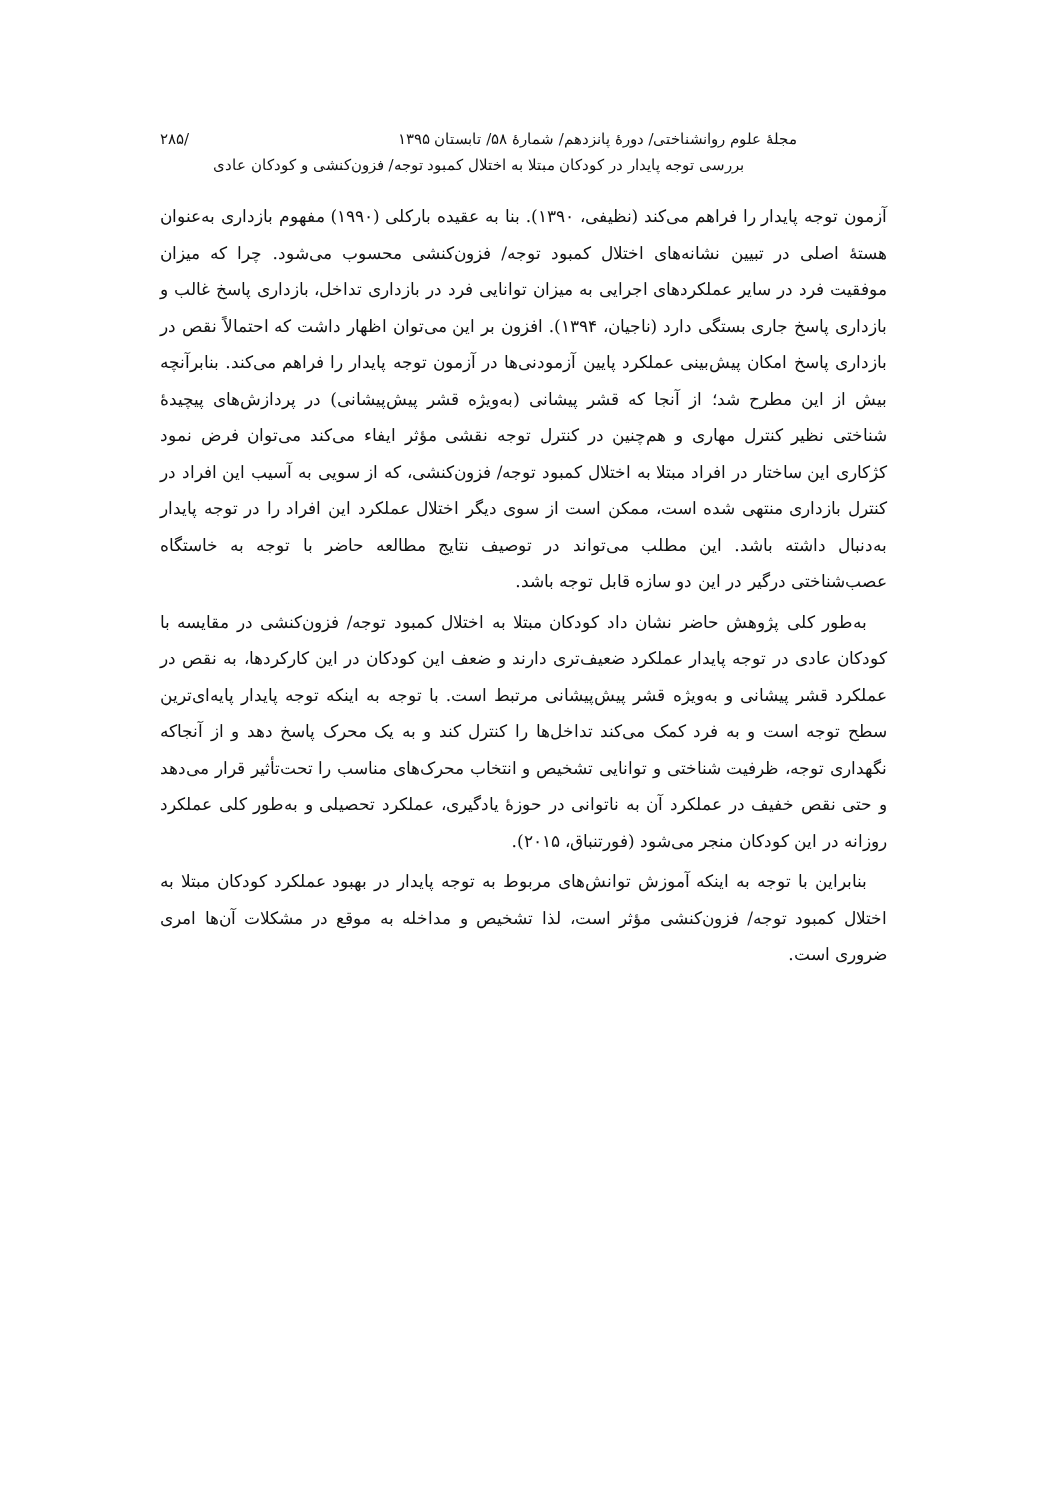مجلهٔ علوم روانشناختی/ دورهٔ پانزدهم/ شمارهٔ ۵۸/ تابستان ۱۳۹۵ /۲۸۵
بررسی توجه پایدار در کودکان مبتلا به اختلال کمبود توجه/ فزون‌کنشی و کودکان عادی
آزمون توجه پایدار را فراهم می‌کند (نظیفی، ۱۳۹۰). بنا به عقیده بارکلی (۱۹۹۰) مفهوم بازداری به‌عنوان هستهٔ اصلی در تبیین نشانه‌های اختلال کمبود توجه/ فزون‌کنشی محسوب می‌شود. چرا که میزان موفقیت فرد در سایر عملکردهای اجرایی به میزان توانایی فرد در بازداری تداخل، بازداری پاسخ غالب و بازداری پاسخ جاری بستگی دارد (ناجیان، ۱۳۹۴). افزون بر این می‌توان اظهار داشت که احتمالاً نقص در بازداری پاسخ امکان پیش‌بینی عملکرد پایین آزمودنی‌ها در آزمون توجه پایدار را فراهم می‌کند. بنابرآنچه بیش از این مطرح شد؛ از آنجا که قشر پیشانی (به‌ویژه قشر پیش‌پیشانی) در پردازش‌های پیچیدهٔ شناختی نظیر کنترل مهاری و هم‌چنین در کنترل توجه نقشی مؤثر ایفاء می‌کند می‌توان فرض نمود کژکاری این ساختار در افراد مبتلا به اختلال کمبود توجه/ فزون‌کنشی، که از سویی به آسیب این افراد در کنترل بازداری منتهی شده است، ممکن است از سوی دیگر اختلال عملکرد این افراد را در توجه پایدار به‌دنبال داشته باشد. این مطلب می‌تواند در توصیف نتایج مطالعه حاضر با توجه به خاستگاه عصب‌شناختی درگیر در این دو سازه قابل توجه باشد.
به‌طور کلی پژوهش حاضر نشان داد کودکان مبتلا به اختلال کمبود توجه/ فزون‌کنشی در مقایسه با کودکان عادی در توجه پایدار عملکرد ضعیف‌تری دارند و ضعف این کودکان در این کارکردها، به نقص در عملکرد قشر پیشانی و به‌ویژه قشر پیش‌پیشانی مرتبط است. با توجه به اینکه توجه پایدار پایه‌ای‌ترین سطح توجه است و به فرد کمک می‌کند تداخل‌ها را کنترل کند و به یک محرک پاسخ دهد و از آنجاکه نگهداری توجه، ظرفیت شناختی و توانایی تشخیص و انتخاب محرک‌های مناسب را تحت‌تأثیر قرار می‌دهد و حتی نقص خفیف در عملکرد آن به ناتوانی در حوزهٔ یادگیری، عملکرد تحصیلی و به‌طور کلی عملکرد روزانه در این کودکان منجر می‌شود (فورتنباق، ۲۰۱۵).
بنابراین با توجه به اینکه آموزش توانش‌های مربوط به توجه پایدار در بهبود عملکرد کودکان مبتلا به اختلال کمبود توجه/ فزون‌کنشی مؤثر است، لذا تشخیص و مداخله به موقع در مشکلات آن‌ها امری ضروری است.